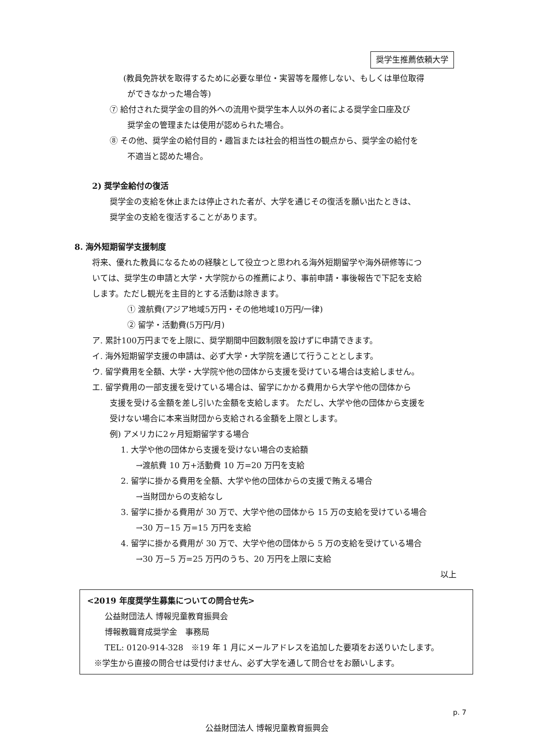奨学生推薦依頼大学
(教員免許状を取得するために必要な単位・実習等を履修しない、もしくは単位取得
ができなかった場合等)
⑦ 給付された奨学金の目的外への流用や奨学生本人以外の者による奨学金口座及び
奨学金の管理または使用が認められた場合。
⑧ その他、奨学金の給付目的・趣旨または社会的相当性の観点から、奨学金の給付を
不適当と認めた場合。
2) 奨学金給付の復活
奨学金の支給を休止または停止された者が、大学を通じその復活を願い出たときは、
奨学金の支給を復活することがあります。
8. 海外短期留学支援制度
将来、優れた教員になるための経験として役立つと思われる海外短期留学や海外研修等につ
いては、奨学生の申請と大学・大学院からの推薦により、事前申請・事後報告で下記を支給
します。ただし観光を主目的とする活動は除きます。
① 渡航費(アジア地域5万円・その他地域10万円/一律)
② 留学・活動費(5万円/月)
ア. 累計100万円までを上限に、奨学期間中回数制限を設けずに申請できます。
イ. 海外短期留学支援の申請は、必ず大学・大学院を通じて行うこととします。
ウ. 留学費用を全額、大学・大学院や他の団体から支援を受けている場合は支給しません。
エ. 留学費用の一部支援を受けている場合は、留学にかかる費用から大学や他の団体から
支援を受ける金額を差し引いた金額を支給します。 ただし、大学や他の団体から支援を
受けない場合に本来当財団から支給される金額を上限とします。
例) アメリカに2ヶ月短期留学する場合
1. 大学や他の団体から支援を受けない場合の支給額
→渡航費 10 万+活動費 10 万=20 万円を支給
2. 留学に掛かる費用を全額、大学や他の団体からの支援で賄える場合
→当財団からの支給なし
3. 留学に掛かる費用が 30 万で、大学や他の団体から 15 万の支給を受けている場合
→30 万−15 万=15 万円を支給
4. 留学に掛かる費用が 30 万で、大学や他の団体から 5 万の支給を受けている場合
→30 万−5 万=25 万円のうち、20 万円を上限に支給
以上
<2019 年度奨学生募集についての問合せ先>
公益財団法人 博報児童教育振興会
博報教職育成奨学金　事務局
TEL: 0120-914-328　※19 年 1 月にメールアドレスを追加した要項をお送りいたします。
※学生から直接の問合せは受付けません、必ず大学を通して問合せをお願いします。
p. 7
公益財団法人 博報児童教育振興会